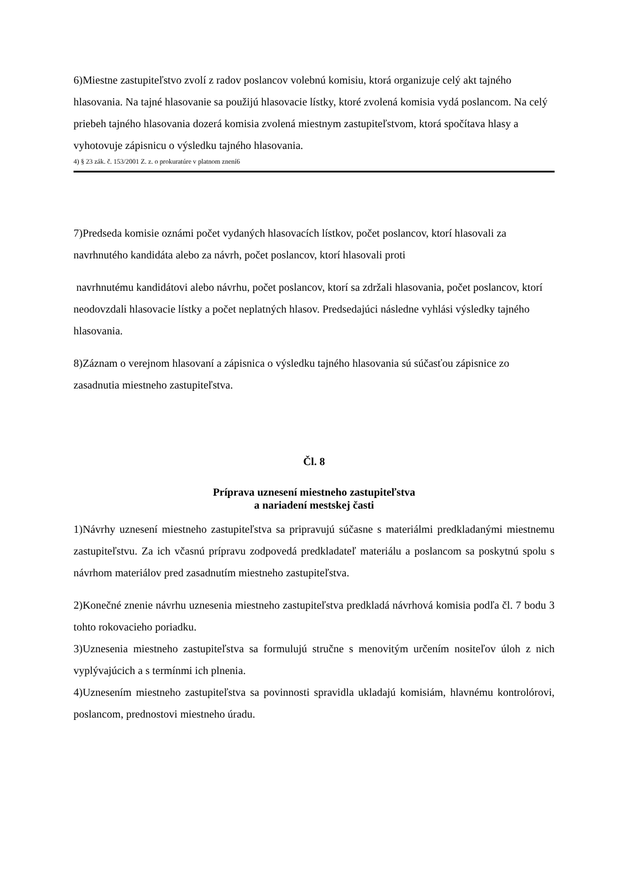6)Miestne zastupiteľstvo zvolí z radov poslancov volebnú komisiu, ktorá organizuje celý akt tajného hlasovania. Na tajné hlasovanie sa použijú hlasovacie lístky, ktoré zvolená komisia vydá poslancom. Na celý priebeh tajného hlasovania dozerá komisia zvolená miestnym zastupiteľstvom, ktorá spočítava hlasy a vyhotovuje zápisnicu o výsledku tajného hlasovania.
4) § 23 zák. č. 153/2001 Z. z. o prokuratúre v platnom znení6
7)Predseda komisie oznámi počet vydaných hlasovacích lístkov, počet poslancov, ktorí hlasovali za navrhnutého kandidáta alebo za návrh, počet poslancov, ktorí hlasovali proti
navrhnutému kandidátovi alebo návrhu, počet poslancov, ktorí sa zdržali hlasovania, počet poslancov, ktorí neodovzdali hlasovacie lístky a počet neplatných hlasov. Predsedajúci následne vyhlási výsledky tajného hlasovania.
8)Záznam o verejnom hlasovaní a zápisnica o výsledku tajného hlasovania sú súčasťou zápisnice zo zasadnutia miestneho zastupiteľstva.
Čl. 8
Príprava uznesení miestneho zastupiteľstva
a nariadení mestskej časti
1)Návrhy uznesení miestneho zastupiteľstva sa pripravujú súčasne s materiálmi predkladanými miestnemu zastupiteľstvu. Za ich včasnú prípravu zodpovedá predkladateľ materiálu a poslancom sa poskytnú spolu s návrhom materiálov pred zasadnutím miestneho zastupiteľstva.
2)Konečné znenie návrhu uznesenia miestneho zastupiteľstva predkladá návrhová komisia podľa čl. 7 bodu 3 tohto rokovacieho poriadku.
3)Uznesenia miestneho zastupiteľstva sa formulujú stručne s menovitým určením nositeľov úloh z nich vyplývajúcich a s termínmi ich plnenia.
4)Uznesením miestneho zastupiteľstva sa povinnosti spravidla ukladajú komisiám, hlavnému kontrolórovi, poslancom, prednostovi miestneho úradu.